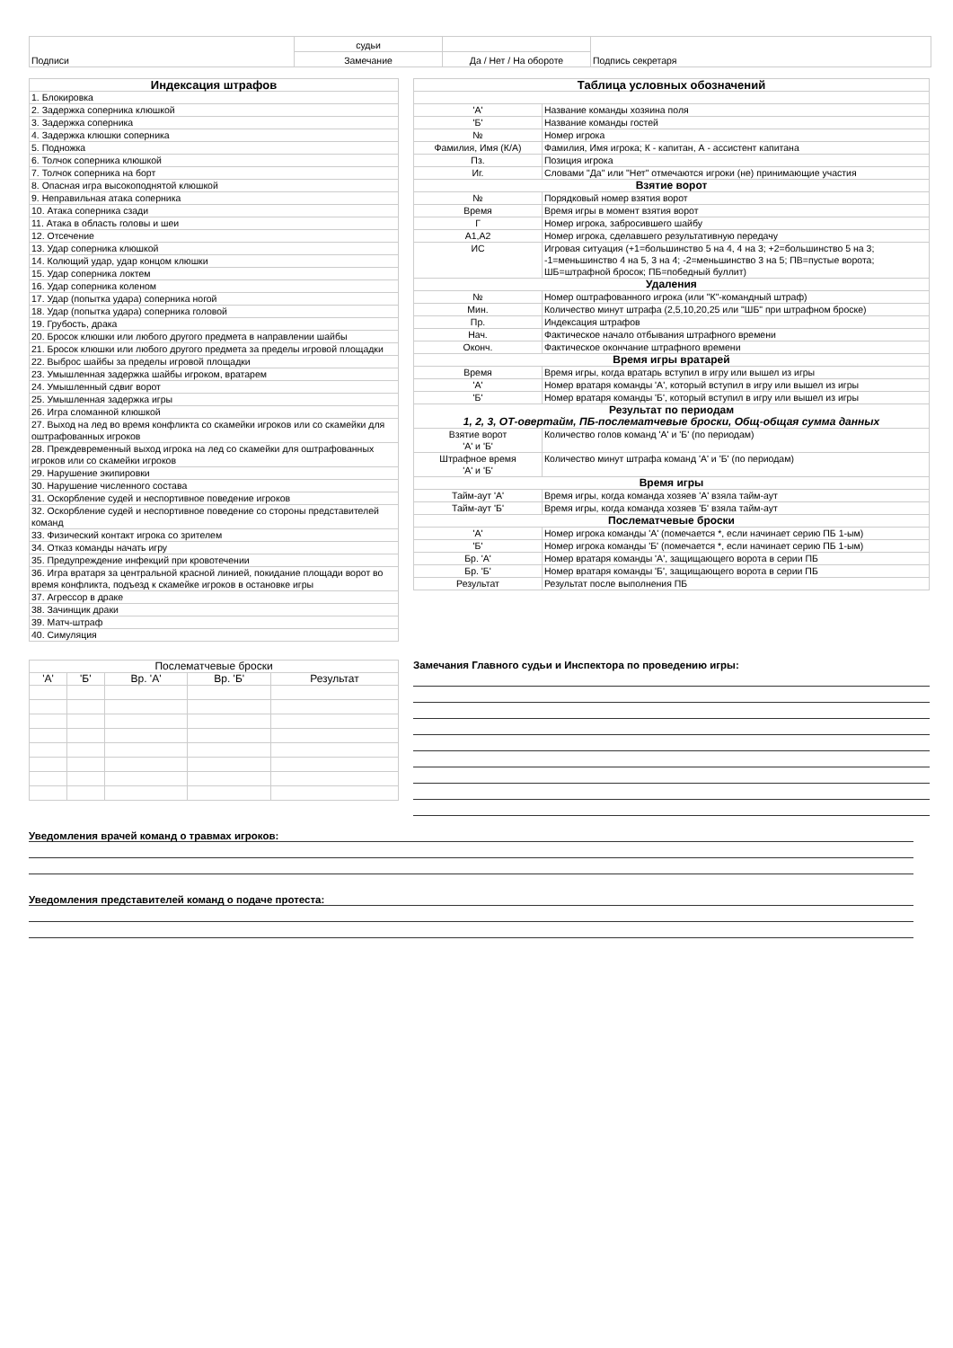| Подписи | судьи | | Подпись секретаря |
| | Замечание | Да / Нет / На обороте | |
| Индексация штрафов |
| --- |
| 1. Блокировка |
| 2. Задержка соперника клюшкой |
| 3. Задержка соперника |
| 4. Задержка клюшки соперника |
| 5. Подножка |
| 6. Толчок соперника клюшкой |
| 7. Толчок соперника на борт |
| 8. Опасная игра высокоподнятой клюшкой |
| 9. Неправильная атака соперника |
| 10. Атака соперника сзади |
| 11. Атака в область головы и шеи |
| 12. Отсечение |
| 13. Удар соперника клюшкой |
| 14. Колющий удар, удар концом клюшки |
| 15. Удар соперника локтем |
| 16. Удар соперника коленом |
| 17. Удар (попытка удара) соперника ногой |
| 18. Удар (попытка удара) соперника головой |
| 19. Грубость, драка |
| 20. Бросок клюшки или любого другого предмета в направлении шайбы |
| 21. Бросок клюшки или любого другого предмета за пределы игровой площадки |
| 22. Выброс шайбы за пределы игровой площадки |
| 23. Умышленная задержка шайбы игроком, вратарем |
| 24. Умышленный сдвиг ворот |
| 25. Умышленная задержка игры |
| 26. Игра сломанной клюшкой |
| 27. Выход на лед во время конфликта со скамейки игроков или со скамейки для оштрафованных игроков |
| 28. Преждевременный выход игрока на лед со скамейки для оштрафованных игроков или со скамейки игроков |
| 29. Нарушение экипировки |
| 30. Нарушение численного состава |
| 31. Оскорбление судей и неспортивное поведение игроков |
| 32. Оскорбление судей и неспортивное поведение со стороны представителей команд |
| 33. Физический контакт игрока со зрителем |
| 34. Отказ команды начать игру |
| 35. Предупреждение инфекций при кровотечении |
| 36. Игра вратаря за центральной красной линией, покидание площади ворот во время конфликта, подъезд к скамейке игроков в остановке игры |
| 37. Агрессор в драке |
| 38. Зачинщик драки |
| 39. Матч-штраф |
| 40. Симуляция |
| Таблица условных обозначений | |
| --- | --- |
| 'А' | Название команды хозяина поля |
| 'Б' | Название команды гостей |
| № | Номер игрока |
| Фамилия, Имя (К/А) | Фамилия, Имя игрока; К - капитан, А - ассистент капитана |
| Пз. | Позиция игрока |
| Иг. | Словами "Да" или "Нет" отмечаются игроки (не) принимающие участия |
| Взятие ворот | |
| № | Порядковый номер взятия ворот |
| Время | Время игры в момент взятия ворот |
| Г | Номер игрока, забросившего шайбу |
| А1,А2 | Номер игрока, сделавшего результативную передачу |
| ИС | Игровая ситуация (+1=большинство 5 на 4, 4 на 3; +2=большинство 5 на 3; -1=меньшинство 4 на 5, 3 на 4; -2=меньшинство 3 на 5; ПВ=пустые ворота; ШБ=штрафной бросок; ПБ=победный буллит) |
| Удаления | |
| № | Номер оштрафованного игрока (или "К"-командный штраф) |
| Мин. | Количество минут штрафа (2,5,10,20,25 или "ШБ" при штрафном броске) |
| Пр. | Индексация штрафов |
| Нач. | Фактическое начало отбывания штрафного времени |
| Оконч. | Фактическое окончание штрафного времени |
| Время игры вратарей | |
| Время | Время игры, когда вратарь вступил в игру или вышел из игры |
| 'А' | Номер вратаря команды 'А', который вступил в игру или вышел из игры |
| 'Б' | Номер вратаря команды 'Б', который вступил в игру или вышел из игры |
| Результат по периодам 1, 2, 3, ОТ-овертайм, ПБ-послематчевые броски, Общ-общая сумма данных | |
| Взятие ворот 'А' и 'Б' | Количество голов команд 'А' и 'Б' (по периодам) |
| Штрафное время 'А' и 'Б' | Количество минут штрафа команд 'А' и 'Б' (по периодам) |
| Время игры | |
| Тайм-аут 'А' | Время игры, когда команда хозяев 'А' взяла тайм-аут |
| Тайм-аут 'Б' | Время игры, когда команда хозяев 'Б' взяла тайм-аут |
| Послематчевые броски | |
| 'А' | Номер игрока команды 'А' (помечается *, если начинает серию ПБ 1-ым) |
| 'Б' | Номер игрока команды 'Б' (помечается *, если начинает серию ПБ 1-ым) |
| Бр. 'А' | Номер вратаря команды 'А', защищающего ворота в серии ПБ |
| Бр. 'Б' | Номер вратаря команды 'Б', защищающего ворота в серии ПБ |
| Результат | Результат после выполнения ПБ |
| Послематчевые броски | | | | |
| 'А' | 'Б' | Вр. 'А' | Вр. 'Б' | Результат |
Замечания Главного судьи и Инспектора по проведению игры:
Уведомления врачей команд о травмах игроков:
Уведомления представителей команд о подаче протеста: